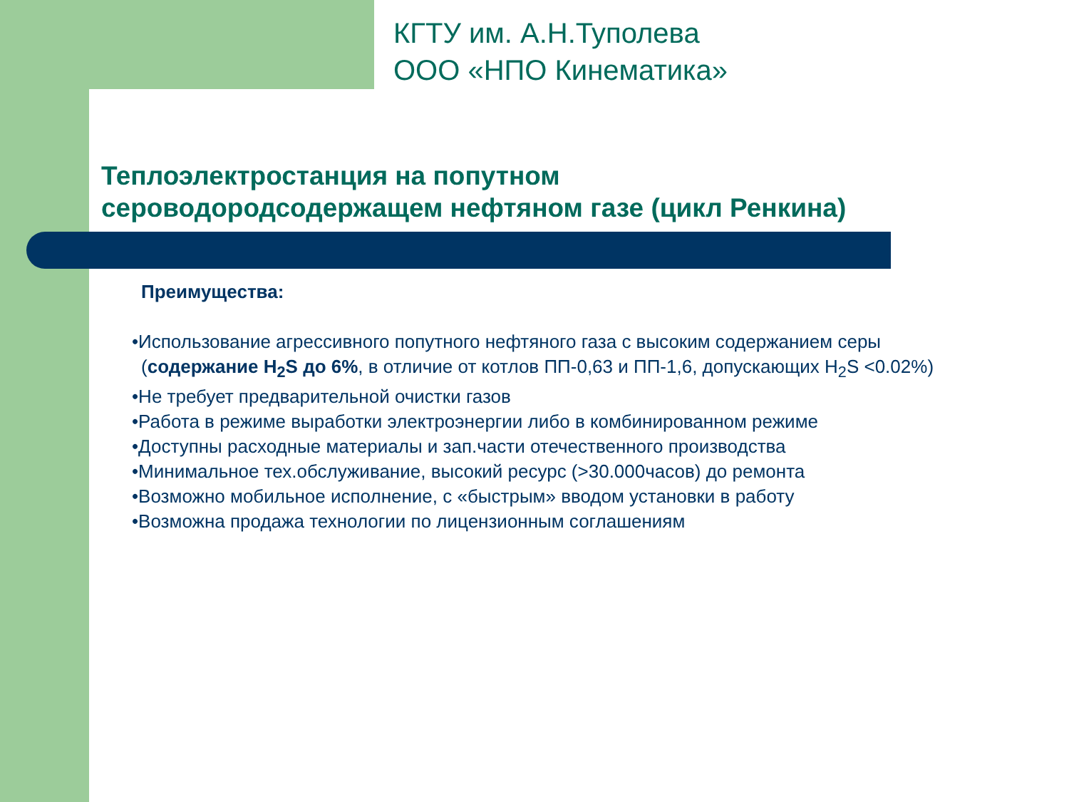КГТУ им. А.Н.Туполева
ООО «НПО Кинематика»
Теплоэлектростанция на попутном
сероводородсодержащем нефтяном газе (цикл Ренкина)
Преимущества:
•Использование агрессивного попутного нефтяного газа с высоким содержанием серы (содержание H<sub>2</sub>S до 6%, в отличие от котлов ПП-0,63 и ПП-1,6, допускающих H<sub>2</sub>S <0.02%)
•Не требует предварительной очистки газов
•Работа в режиме выработки электроэнергии либо в комбинированном режиме
•Доступны расходные материалы и зап.части отечественного производства
•Минимальное тех.обслуживание, высокий ресурс (>30.000часов) до ремонта
•Возможно мобильное исполнение, с «быстрым» вводом установки в работу
•Возможна продажа технологии по лицензионным соглашениям